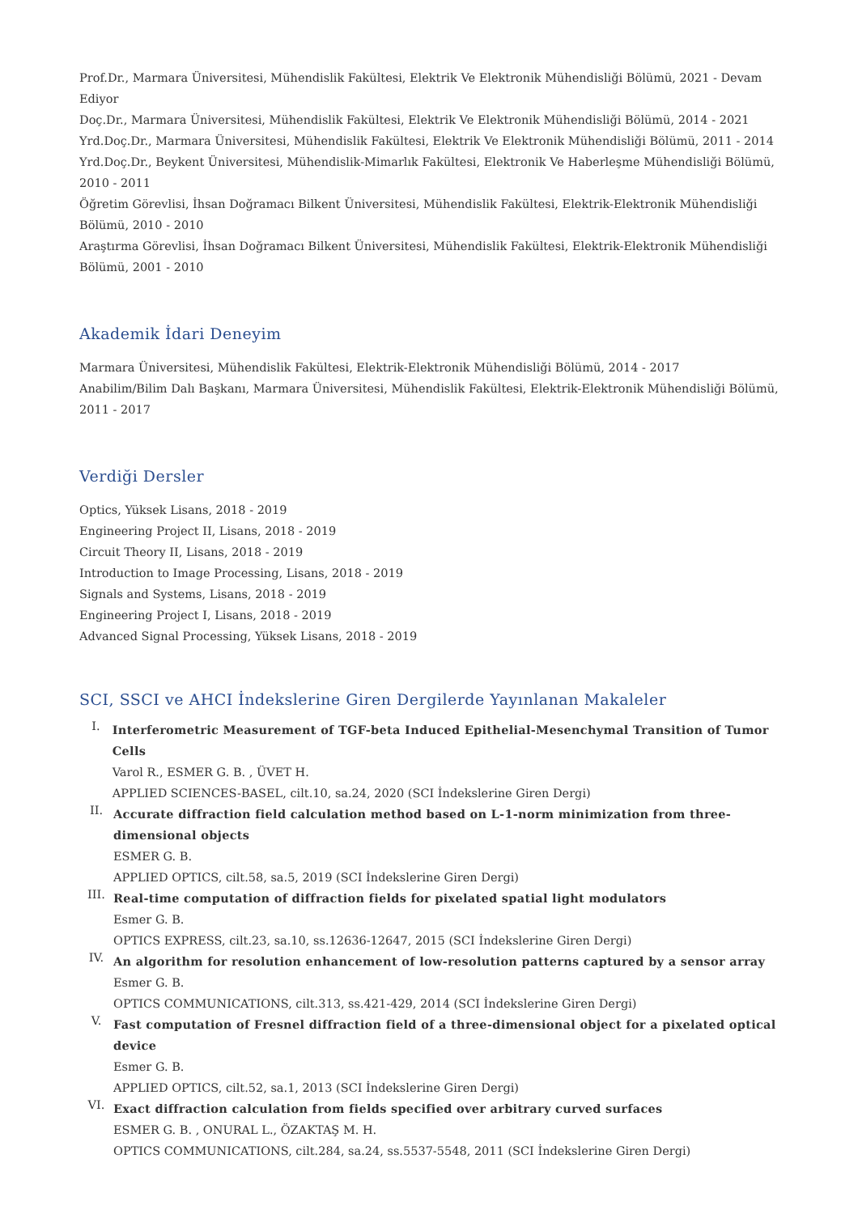Prof.Dr., Marmara Üniversitesi, Mühendislik Fakültesi, Elektrik Ve Elektronik Mühendisliği Bölümü, 2021 - Devam Ediyor
Doç.Dr., Marmara Üniversitesi, Mühendislik Fakültesi, Elektrik Ve Elektronik Mühendisliği Bölümü, 2014 - 2021
Yrd.Doç.Dr., Marmara Üniversitesi, Mühendislik Fakültesi, Elektrik Ve Elektronik Mühendisliği Bölümü, 2011 - 2014
Yrd.Doç.Dr., Beykent Üniversitesi, Mühendislik-Mimarlık Fakültesi, Elektronik Ve Haberleşme Mühendisliği Bölümü, 2010 - 2011
Öğretim Görevlisi, İhsan Doğramacı Bilkent Üniversitesi, Mühendislik Fakültesi, Elektrik-Elektronik Mühendisliği Bölümü, 2010 - 2010
Araştırma Görevlisi, İhsan Doğramacı Bilkent Üniversitesi, Mühendislik Fakültesi, Elektrik-Elektronik Mühendisliği
Bölümü, 2001 - 2010
Akademik İdari Deneyim
Marmara Üniversitesi, Mühendislik Fakültesi, Elektrik-Elektronik Mühendisliği Bölümü, 2014 - 2017
Anabilim/Bilim Dalı Başkanı, Marmara Üniversitesi, Mühendislik Fakültesi, Elektrik-Elektronik Mühendisliği Bölümü,
2011 - 2017
Verdiği Dersler
Optics, Yüksek Lisans, 2018 - 2019
Engineering Project II, Lisans, 2018 - 2019
Circuit Theory II, Lisans, 2018 - 2019
Introduction to Image Processing, Lisans, 2018 - 2019
Signals and Systems, Lisans, 2018 - 2019
Engineering Project I, Lisans, 2018 - 2019
Advanced Signal Processing, Yüksek Lisans, 2018 - 2019
SCI, SSCI ve AHCI İndekslerine Giren Dergilerde Yayınlanan Makaleler
I.
Interferometric Measurement of TGF-beta Induced Epithelial-Mesenchymal Transition of Tumor Cells
Varol R., ESMER G. B. , ÜVET H.
APPLIED SCIENCES-BASEL, cilt.10, sa.24, 2020 (SCI İndekslerine Giren Dergi)
II.
Accurate diffraction field calculation method based on L-1-norm minimization from three-
dimensional objects
ESMER G. B.
APPLIED OPTICS, cilt.58, sa.5, 2019 (SCI İndekslerine Giren Dergi)
III.
Real-time computation of diffraction fields for pixelated spatial light modulators
Esmer G. B.
OPTICS EXPRESS, cilt.23, sa.10, ss.12636-12647, 2015 (SCI İndekslerine Giren Dergi)
IV.
An algorithm for resolution enhancement of low-resolution patterns captured by a sensor array
Esmer G. B.
OPTICS COMMUNICATIONS, cilt.313, ss.421-429, 2014 (SCI İndekslerine Giren Dergi)
V.
Fast computation of Fresnel diffraction field of a three-dimensional object for a pixelated optical
device
Esmer G. B.
APPLIED OPTICS, cilt.52, sa.1, 2013 (SCI İndekslerine Giren Dergi)
VI.
Exact diffraction calculation from fields specified over arbitrary curved surfaces
ESMER G. B. , ONURAL L., ÖZAKTAŞ M. H.
OPTICS COMMUNICATIONS, cilt.284, sa.24, ss.5537-5548, 2011 (SCI İndekslerine Giren Dergi)